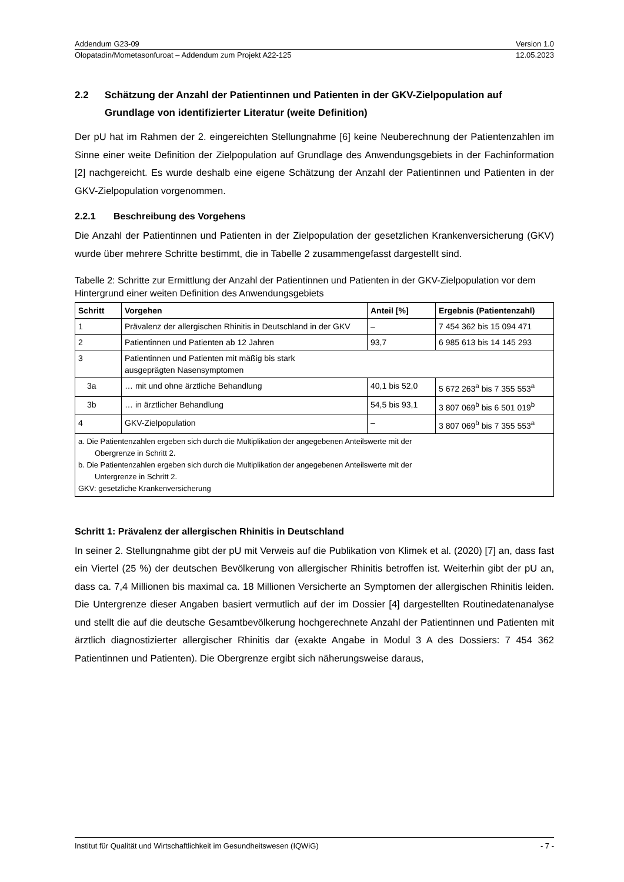Addendum G23-09 Version 1.0
Olopatadin/Mometasonfuroat – Addendum zum Projekt A22-125 12.05.2023
2.2 Schätzung der Anzahl der Patientinnen und Patienten in der GKV-Zielpopulation auf Grundlage von identifizierter Literatur (weite Definition)
Der pU hat im Rahmen der 2. eingereichten Stellungnahme [6] keine Neuberechnung der Patientenzahlen im Sinne einer weite Definition der Zielpopulation auf Grundlage des Anwendungsgebiets in der Fachinformation [2] nachgereicht. Es wurde deshalb eine eigene Schätzung der Anzahl der Patientinnen und Patienten in der GKV-Zielpopulation vorgenommen.
2.2.1 Beschreibung des Vorgehens
Die Anzahl der Patientinnen und Patienten in der Zielpopulation der gesetzlichen Krankenversicherung (GKV) wurde über mehrere Schritte bestimmt, die in Tabelle 2 zusammengefasst dargestellt sind.
Tabelle 2: Schritte zur Ermittlung der Anzahl der Patientinnen und Patienten in der GKV-Zielpopulation vor dem Hintergrund einer weiten Definition des Anwendungsgebiets
| Schritt | Vorgehen | Anteil [%] | Ergebnis (Patientenzahl) |
| --- | --- | --- | --- |
| 1 | Prävalenz der allergischen Rhinitis in Deutschland in der GKV | – | 7 454 362 bis 15 094 471 |
| 2 | Patientinnen und Patienten ab 12 Jahren | 93,7 | 6 985 613 bis 14 145 293 |
| 3 | Patientinnen und Patienten mit mäßig bis stark ausgeprägten Nasensymptomen | | |
| 3a | … mit und ohne ärztliche Behandlung | 40,1 bis 52,0 | 5 672 263<sup>a</sup> bis 7 355 553<sup>a</sup> |
| 3b | … in ärztlicher Behandlung | 54,5 bis 93,1 | 3 807 069<sup>b</sup> bis 6 501 019<sup>b</sup> |
| 4 | GKV-Zielpopulation | – | 3 807 069<sup>b</sup> bis 7 355 553<sup>a</sup> |
| a. Die Patientenzahlen ergeben sich durch die Multiplikation der angegebenen Anteilswerte mit der Obergrenze in Schritt 2. b. Die Patientenzahlen ergeben sich durch die Multiplikation der angegebenen Anteilswerte mit der Untergrenze in Schritt 2. GKV: gesetzliche Krankenversicherung | | | |
Schritt 1: Prävalenz der allergischen Rhinitis in Deutschland
In seiner 2. Stellungnahme gibt der pU mit Verweis auf die Publikation von Klimek et al. (2020) [7] an, dass fast ein Viertel (25 %) der deutschen Bevölkerung von allergischer Rhinitis betroffen ist. Weiterhin gibt der pU an, dass ca. 7,4 Millionen bis maximal ca. 18 Millionen Versicherte an Symptomen der allergischen Rhinitis leiden. Die Untergrenze dieser Angaben basiert vermutlich auf der im Dossier [4] dargestellten Routinedatenanalyse und stellt die auf die deutsche Gesamtbevölkerung hochgerechnete Anzahl der Patientinnen und Patienten mit ärztlich diagnostizierter allergischer Rhinitis dar (exakte Angabe in Modul 3 A des Dossiers: 7 454 362 Patientinnen und Patienten). Die Obergrenze ergibt sich näherungsweise daraus,
Institut für Qualität und Wirtschaftlichkeit im Gesundheitswesen (IQWiG) - 7 -